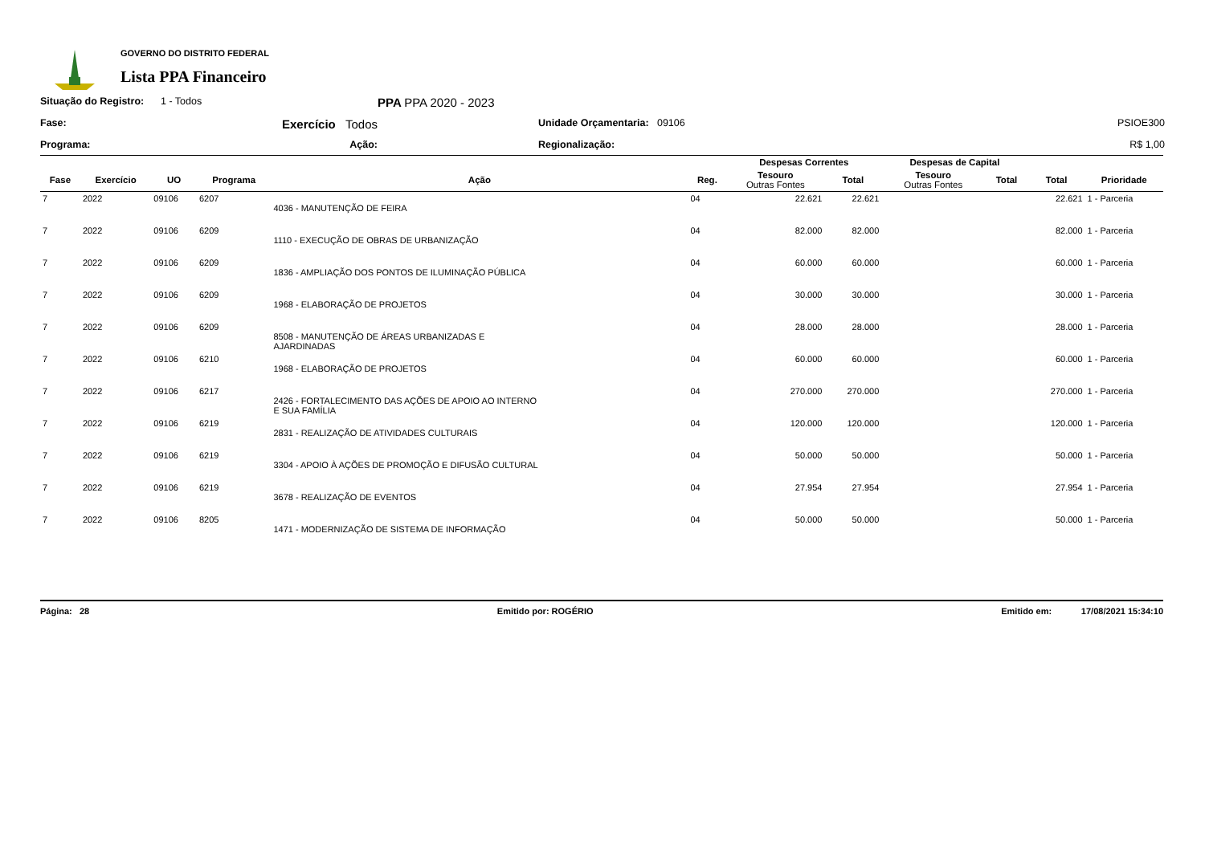GOVERNO DO DISTRITO FEDERAL
Lista PPA Financeiro
Situação do Registro:
1 - Todos
PPA PPA 2020 - 2023
Fase:
Exercício Todos
Unidade Orçamentaria: 09106
PSIOE300
Programa:
Ação:
Regionalização:
R$ 1,00
| | | | | | | Despesas Correntes | | Despesas de Capital | | | |
| --- | --- | --- | --- | --- | --- | --- | --- | --- | --- | --- | --- |
| Fase | Exercício | UO | Programa | Ação | Reg. | Tesouro Outras Fontes | Total | Tesouro Outras Fontes | Total | Total | Prioridade |
| 7 | 2022 | 09106 | 6207 | 4036 - MANUTENÇÃO DE FEIRA | 04 | 22.621 | 22.621 | | | 22.621 | 1 - Parceria |
| 7 | 2022 | 09106 | 6209 | 1110 - EXECUÇÃO DE OBRAS DE URBANIZAÇÃO | 04 | 82.000 | 82.000 | | | 82.000 | 1 - Parceria |
| 7 | 2022 | 09106 | 6209 | 1836 - AMPLIAÇÃO DOS PONTOS DE ILUMINAÇÃO PÚBLICA | 04 | 60.000 | 60.000 | | | 60.000 | 1 - Parceria |
| 7 | 2022 | 09106 | 6209 | 1968 - ELABORAÇÃO DE PROJETOS | 04 | 30.000 | 30.000 | | | 30.000 | 1 - Parceria |
| 7 | 2022 | 09106 | 6209 | 8508 - MANUTENÇÃO DE ÁREAS URBANIZADAS E AJARDINADAS | 04 | 28.000 | 28.000 | | | 28.000 | 1 - Parceria |
| 7 | 2022 | 09106 | 6210 | 1968 - ELABORAÇÃO DE PROJETOS | 04 | 60.000 | 60.000 | | | 60.000 | 1 - Parceria |
| 7 | 2022 | 09106 | 6217 | 2426 - FORTALECIMENTO DAS AÇÕES DE APOIO AO INTERNO E SUA FAMÍLIA | 04 | 270.000 | 270.000 | | | 270.000 | 1 - Parceria |
| 7 | 2022 | 09106 | 6219 | 2831 - REALIZAÇÃO DE ATIVIDADES CULTURAIS | 04 | 120.000 | 120.000 | | | 120.000 | 1 - Parceria |
| 7 | 2022 | 09106 | 6219 | 3304 - APOIO À AÇÕES DE PROMOÇÃO E DIFUSÃO CULTURAL | 04 | 50.000 | 50.000 | | | 50.000 | 1 - Parceria |
| 7 | 2022 | 09106 | 6219 | 3678 - REALIZAÇÃO DE EVENTOS | 04 | 27.954 | 27.954 | | | 27.954 | 1 - Parceria |
| 7 | 2022 | 09106 | 8205 | 1471 - MODERNIZAÇÃO DE SISTEMA DE INFORMAÇÃO | 04 | 50.000 | 50.000 | | | 50.000 | 1 - Parceria |
Página: 28 Emitido por: ROGÉRIO Emitido em: 17/08/2021 15:34:10